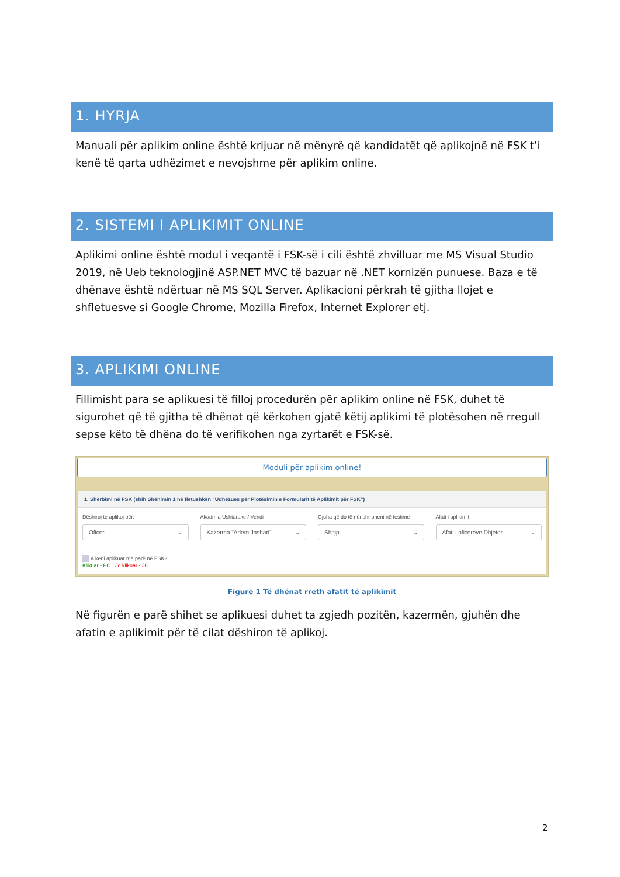1. HYRJA
Manuali për aplikim online është krijuar në mënyrë që kandidatët që aplikojnë në FSK t’i kenë të qarta udhëzimet e nevojshme për aplikim online.
2. SISTEMI I APLIKIMIT ONLINE
Aplikimi online është modul i veqantë i FSK-së i cili është zhvilluar me MS Visual Studio 2019, në Ueb teknologjinë ASP.NET MVC të bazuar në .NET kornizën punuese. Baza e të dhënave është ndërtuar në MS SQL Server. Aplikacioni përkrah të gjitha llojet e shfletuesve si Google Chrome, Mozilla Firefox, Internet Explorer etj.
3. APLIKIMI ONLINE
Fillimisht para se aplikuesi të filloj procedurën për aplikim online në FSK, duhet të sigurohet që të gjitha të dhënat që kërkohen gjatë këtij aplikimi të plotësohen në rregull sepse këto të dhëna do të verifikohen nga zyrtarët e FSK-së.
Moduli për aplikim online!
1. Shërbimi në FSK (shih Shënimin 1 në fletushkën "Udhëzues për Plotësimin e Formularit të Aplikimit për FSK")
Dëshiroj te aplikoj për:
Oficer ⌄
Akadmia Ushtarake / Vendi
Kazerma "Adem Jashari" ⌄
Gjuha që do të nënshtroheni në testime
Shqip ⌄
Afati i aplikimit
Afati i oficereve Dhjetor ⌄
A keni aplikuar më parë në FSK?
Klikuar - PO Jo klikuar - JO
Figure 1 Të dhënat rreth afatit të aplikimit
Në figurën e parë shihet se aplikuesi duhet ta zgjedh pozitën, kazermën, gjuhën dhe afatin e aplikimit për të cilat dëshiron të aplikoj.
2